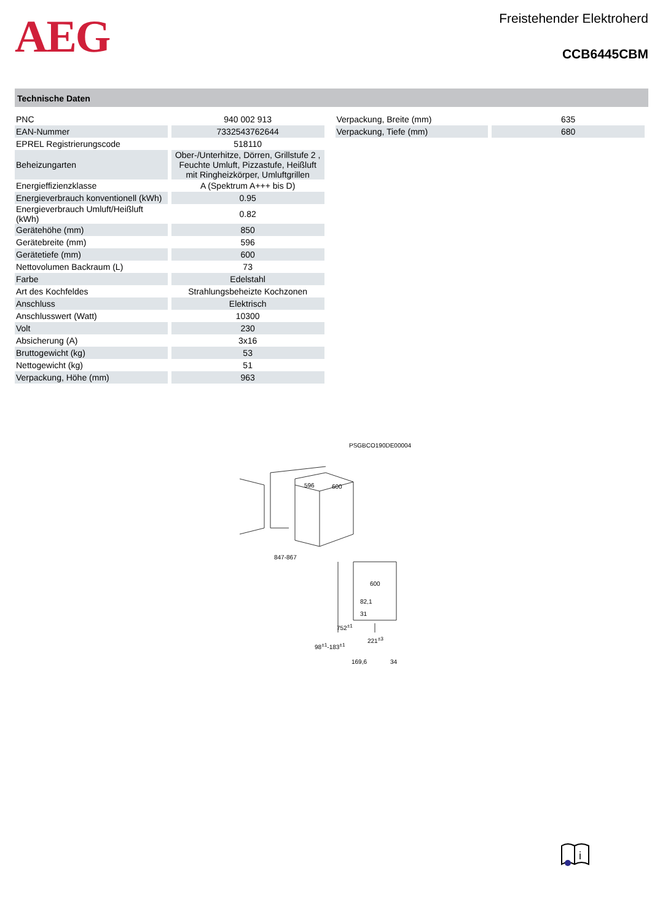AEG
Freistehender Elektroherd
CCB6445CBM
Technische Daten
| PNC | 940 002 913 |
| EAN-Nummer | 7332543762644 |
| EPREL Registrierungscode | 518110 |
| Beheizungarten | Ober-/Unterhitze, Dörren, Grillstufe 2 , Feuchte Umluft, Pizzastufe, Heißluft mit Ringheizkörper, Umluftgrillen |
| Energieffizienzklasse | A (Spektrum A+++ bis D) |
| Energieverbrauch konventionell (kWh) | 0.95 |
| Energieverbrauch Umluft/Heißluft (kWh) | 0.82 |
| Gerätehöhe (mm) | 850 |
| Gerätebreite (mm) | 596 |
| Gerätetiefe (mm) | 600 |
| Nettovolumen Backraum (L) | 73 |
| Farbe | Edelstahl |
| Art des Kochfeldes | Strahlungsbeheizte Kochzonen |
| Anschluss | Elektrisch |
| Anschlusswert (Watt) | 10300 |
| Volt | 230 |
| Absicherung (A) | 3x16 |
| Bruttogewicht (kg) | 53 |
| Nettogewicht (kg) | 51 |
| Verpackung, Höhe (mm) | 963 |
| Verpackung, Breite (mm) | 635 |
| Verpackung, Tiefe (mm) | 680 |
PSGBCO190DE00004
596 600
847-867
600
82,1
31
752<sup>±1</sup>
221<sup>±3</sup>
98<sup>±1</sup>-183<sup>±1</sup>
169,6 34
i